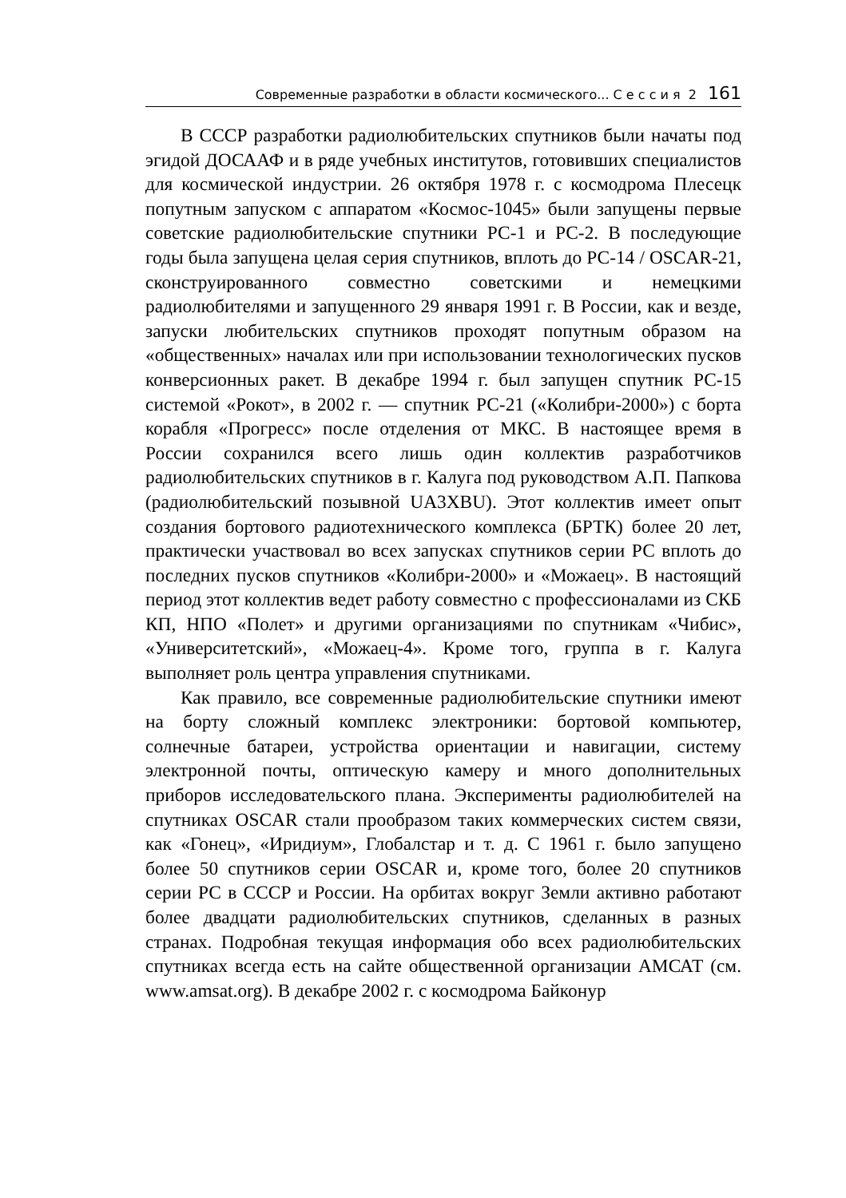Современные разработки в области космического... С е с с и я 2 161
В СССР разработки радиолюбительских спутников были начаты под эгидой ДОСААФ и в ряде учебных институтов, готовивших специалистов для космической индустрии. 26 октября 1978 г. с космодрома Плесецк попутным запуском с аппаратом «Космос-1045» были запущены первые советские радиолюбительские спутники РС-1 и РС-2. В последующие годы была запущена целая серия спутников, вплоть до РС-14 / OSCAR-21, сконструированного совместно советскими и немецкими радиолюбителями и запущенного 29 января 1991 г. В России, как и везде, запуски любительских спутников проходят попутным образом на «общественных» началах или при использовании технологических пусков конверсионных ракет. В декабре 1994 г. был запущен спутник РС-15 системой «Рокот», в 2002 г. — спутник РС-21 («Колибри-2000») с борта корабля «Прогресс» после отделения от МКС. В настоящее время в России сохранился всего лишь один коллектив разработчиков радиолюбительских спутников в г. Калуга под руководством А.П. Папкова (радиолюбительский позывной UA3XBU). Этот коллектив имеет опыт создания бортового радиотехнического комплекса (БРТК) более 20 лет, практически участвовал во всех запусках спутников серии РС вплоть до последних пусков спутников «Колибри-2000» и «Можаец». В настоящий период этот коллектив ведет работу совместно с профессионалами из СКБ КП, НПО «Полет» и другими организациями по спутникам «Чибис», «Университетский», «Можаец-4». Кроме того, группа в г. Калуга выполняет роль центра управления спутниками.
Как правило, все современные радиолюбительские спутники имеют на борту сложный комплекс электроники: бортовой компьютер, солнечные батареи, устройства ориентации и навигации, систему электронной почты, оптическую камеру и много дополнительных приборов исследовательского плана. Эксперименты радиолюбителей на спутниках OSCAR стали прообразом таких коммерческих систем связи, как «Гонец», «Иридиум», Глобалстар и т. д. С 1961 г. было запущено более 50 спутников серии OSCAR и, кроме того, более 20 спутников серии РС в СССР и России. На орбитах вокруг Земли активно работают более двадцати радиолюбительских спутников, сделанных в разных странах. Подробная текущая информация обо всех радиолюбительских спутниках всегда есть на сайте общественной организации АМСАТ (см. www.amsat.org). В декабре 2002 г. с космодрома Байконур